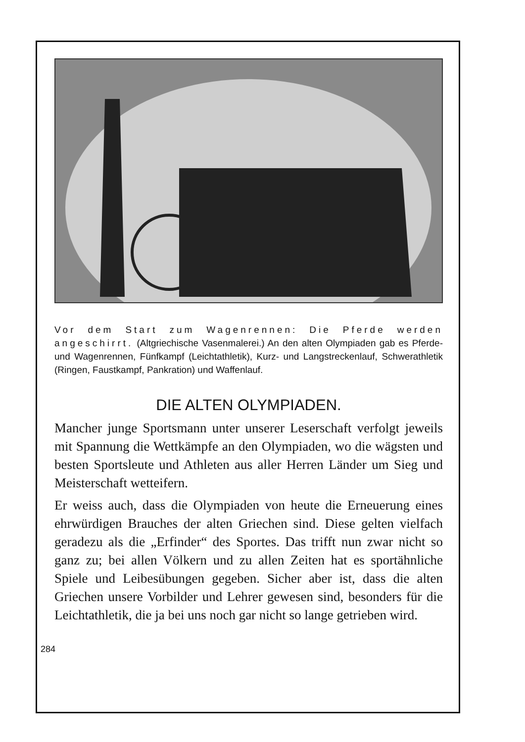Vor dem Start zum Wagenrennen: Die Pferde werden angeschirrt. (Altgriechische Vasenmalerei.) An den alten Olympiaden gab es Pferde- und Wagenrennen, Fünfkampf (Leichtathletik), Kurz- und Langstreckenlauf, Schwerathletik (Ringen, Faustkampf, Pankration) und Waffenlauf.
DIE ALTEN OLYMPIADEN.
Mancher junge Sportsmann unter unserer Leserschaft verfolgt jeweils mit Spannung die Wettkämpfe an den Olympiaden, wo die wägsten und besten Sportsleute und Athleten aus aller Herren Länder um Sieg und Meisterschaft wetteifern.
Er weiss auch, dass die Olympiaden von heute die Erneuerung eines ehrwürdigen Brauches der alten Griechen sind. Diese gelten vielfach geradezu als die „Erfinder“ des Sportes. Das trifft nun zwar nicht so ganz zu; bei allen Völkern und zu allen Zeiten hat es sportähnliche Spiele und Leibesübungen gegeben. Sicher aber ist, dass die alten Griechen unsere Vorbilder und Lehrer gewesen sind, besonders für die Leichtathletik, die ja bei uns noch gar nicht so lange getrieben wird.
284